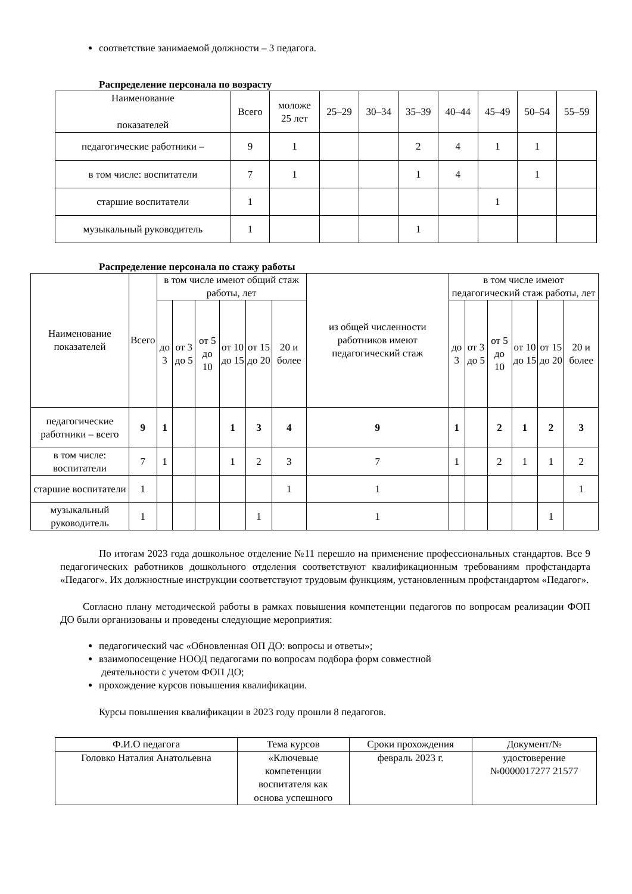соответствие занимаемой должности – 3 педагога.
Распределение персонала по возрасту
| Наименование показателей | Всего | моложе 25 лет | 25–29 | 30–34 | 35–39 | 40–44 | 45–49 | 50–54 | 55–59 |
| --- | --- | --- | --- | --- | --- | --- | --- | --- | --- |
| педагогические работники – | 9 | 1 | | | 2 | 4 | 1 | 1 | |
| в том числе: воспитатели | 7 | 1 | | | 1 | 4 | | 1 | |
| старшие воспитатели | 1 | | | | | | 1 | | |
| музыкальный руководитель | 1 | | | | 1 | | | | |
Распределение персонала по стажу работы
| Наименование показателей | Всего | в том числе имеют общий стаж работы, лет | | | | | | из общей численности работников имеют педагогический стаж | в том числе имеют педагогический стаж работы, лет | | | | | |
| --- | --- | --- | --- | --- | --- | --- | --- | --- | --- | --- | --- | --- | --- | --- |
| | | до 3 | от 3 до 5 | от 5 до 10 | от 10 до 15 | от 15 до 20 | 20 и более | | до 3 | от 3 до 5 | от 5 до 10 | от 10 до 15 | от 15 до 20 | 20 и более |
| педагогические работники – всего | 9 | 1 | | | 1 | 3 | 4 | 9 | 1 | | 2 | 1 | 2 | 3 |
| в том числе: воспитатели | 7 | 1 | | | 1 | 2 | 3 | 7 | 1 | | 2 | 1 | 1 | 2 |
| старшие воспитатели | 1 | | | | | | 1 | 1 | | | | | | 1 |
| музыкальный руководитель | 1 | | | | | 1 | | 1 | | | | | 1 | |
По итогам 2023 года дошкольное отделение №11 перешло на применение профессиональных стандартов. Все 9 педагогических работников дошкольного отделения соответствуют квалификационным требованиям профстандарта «Педагог». Их должностные инструкции соответствуют трудовым функциям, установленным профстандартом «Педагог».
Согласно плану методической работы в рамках повышения компетенции педагогов по вопросам реализации ФОП ДО были организованы и проведены следующие мероприятия:
педагогический час «Обновленная ОП ДО: вопросы и ответы»;
взаимопосещение НООД педагогами по вопросам подбора форм совместной
деятельности с учетом ФОП ДО;
прохождение курсов повышения квалификации.
Курсы повышения квалификации в 2023 году прошли 8 педагогов.
| Ф.И.О педагога | Тема курсов | Сроки прохождения | Документ/№ |
| --- | --- | --- | --- |
| Головко Наталия Анатольевна | «Ключевые компетенции воспитателя как основа успешного | февраль 2023 г. | удостоверение №0000017277 21577 |